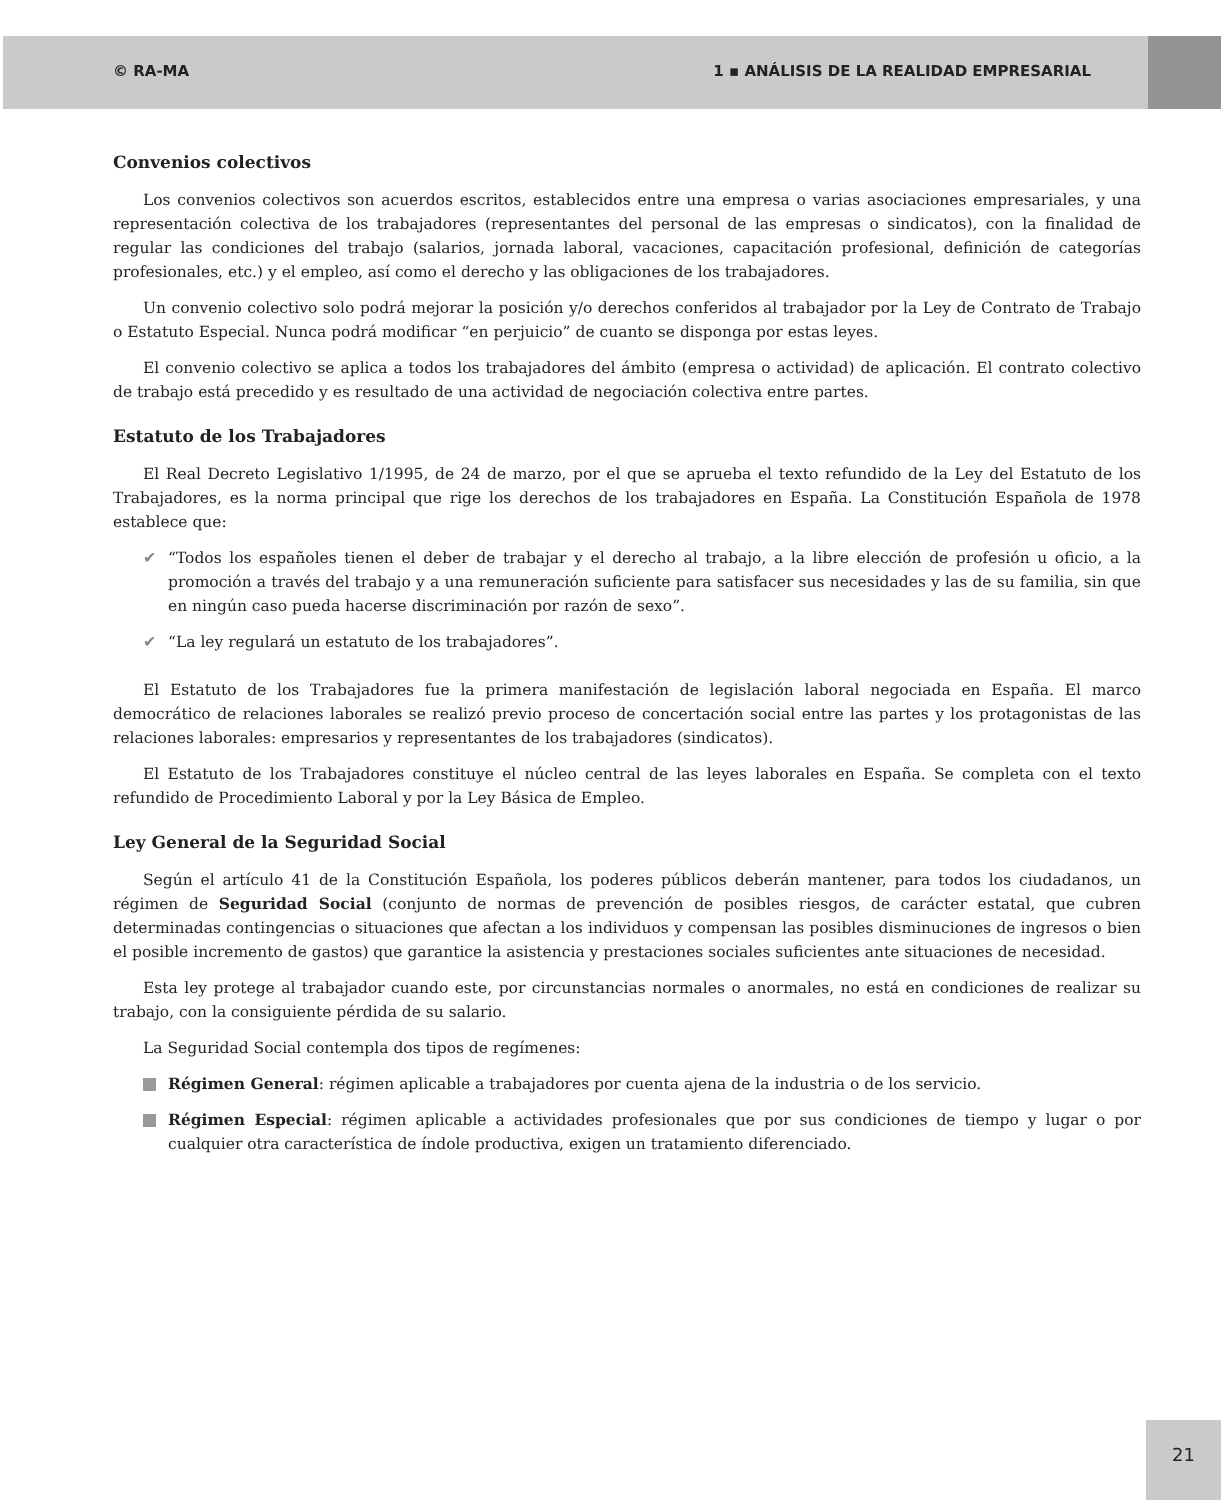© RA-MA 1 ▪ ANÁLISIS DE LA REALIDAD EMPRESARIAL
Convenios colectivos
Los convenios colectivos son acuerdos escritos, establecidos entre una empresa o varias asociaciones empresariales, y una representación colectiva de los trabajadores (representantes del personal de las empresas o sindicatos), con la finalidad de regular las condiciones del trabajo (salarios, jornada laboral, vacaciones, capacitación profesional, definición de categorías profesionales, etc.) y el empleo, así como el derecho y las obligaciones de los trabajadores.
Un convenio colectivo solo podrá mejorar la posición y/o derechos conferidos al trabajador por la Ley de Contrato de Trabajo o Estatuto Especial. Nunca podrá modificar “en perjuicio” de cuanto se disponga por estas leyes.
El convenio colectivo se aplica a todos los trabajadores del ámbito (empresa o actividad) de aplicación. El contrato colectivo de trabajo está precedido y es resultado de una actividad de negociación colectiva entre partes.
Estatuto de los Trabajadores
El Real Decreto Legislativo 1/1995, de 24 de marzo, por el que se aprueba el texto refundido de la Ley del Estatuto de los Trabajadores, es la norma principal que rige los derechos de los trabajadores en España. La Constitución Española de 1978 establece que:
✔ “Todos los españoles tienen el deber de trabajar y el derecho al trabajo, a la libre elección de profesión u oficio, a la promoción a través del trabajo y a una remuneración suficiente para satisfacer sus necesidades y las de su familia, sin que en ningún caso pueda hacerse discriminación por razón de sexo”.
✔ “La ley regulará un estatuto de los trabajadores”.
El Estatuto de los Trabajadores fue la primera manifestación de legislación laboral negociada en España. El marco democrático de relaciones laborales se realizó previo proceso de concertación social entre las partes y los protagonistas de las relaciones laborales: empresarios y representantes de los trabajadores (sindicatos).
El Estatuto de los Trabajadores constituye el núcleo central de las leyes laborales en España. Se completa con el texto refundido de Procedimiento Laboral y por la Ley Básica de Empleo.
Ley General de la Seguridad Social
Según el artículo 41 de la Constitución Española, los poderes públicos deberán mantener, para todos los ciudadanos, un régimen de Seguridad Social (conjunto de normas de prevención de posibles riesgos, de carácter estatal, que cubren determinadas contingencias o situaciones que afectan a los individuos y compensan las posibles disminuciones de ingresos o bien el posible incremento de gastos) que garantice la asistencia y prestaciones sociales suficientes ante situaciones de necesidad.
Esta ley protege al trabajador cuando este, por circunstancias normales o anormales, no está en condiciones de realizar su trabajo, con la consiguiente pérdida de su salario.
La Seguridad Social contempla dos tipos de regímenes:
Régimen General: régimen aplicable a trabajadores por cuenta ajena de la industria o de los servicio.
Régimen Especial: régimen aplicable a actividades profesionales que por sus condiciones de tiempo y lugar o por cualquier otra característica de índole productiva, exigen un tratamiento diferenciado.
21